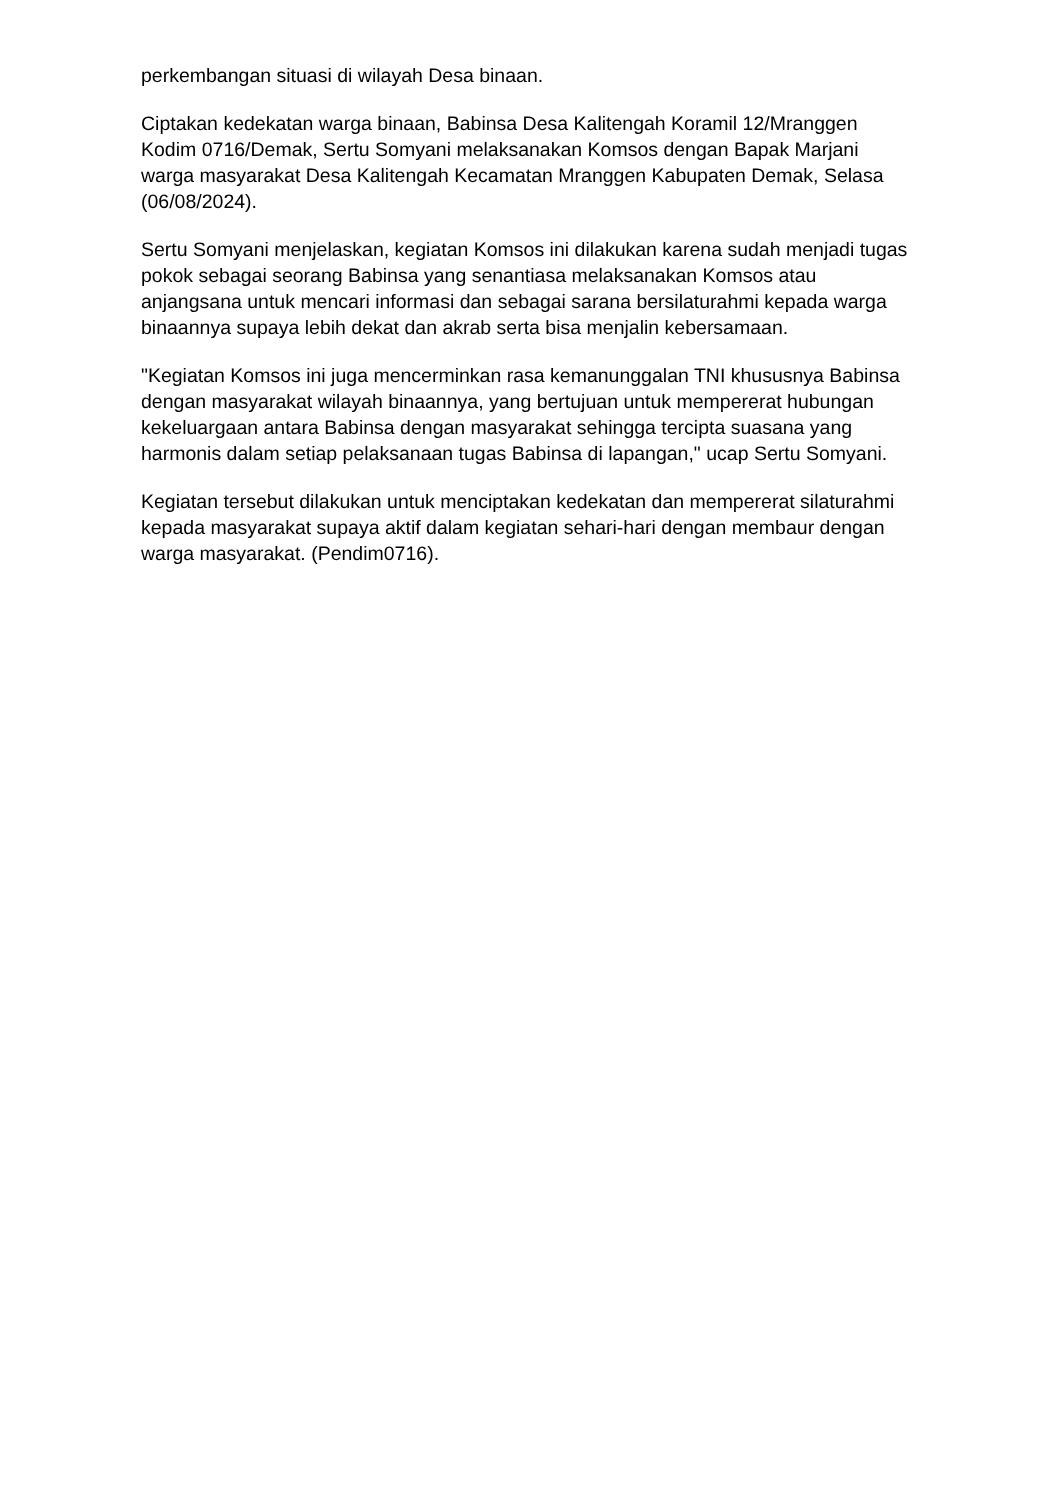perkembangan situasi di wilayah Desa binaan.
Ciptakan kedekatan warga binaan, Babinsa Desa Kalitengah Koramil 12/Mranggen Kodim 0716/Demak, Sertu Somyani melaksanakan Komsos dengan Bapak Marjani warga masyarakat Desa Kalitengah Kecamatan Mranggen Kabupaten Demak, Selasa (06/08/2024).
Sertu Somyani menjelaskan, kegiatan Komsos ini dilakukan karena sudah menjadi tugas pokok sebagai seorang Babinsa yang senantiasa melaksanakan Komsos atau anjangsana untuk mencari informasi dan sebagai sarana bersilaturahmi kepada warga binaannya supaya lebih dekat dan akrab serta bisa menjalin kebersamaan.
"Kegiatan Komsos ini juga mencerminkan rasa kemanunggalan TNI khususnya Babinsa dengan masyarakat wilayah binaannya, yang bertujuan untuk mempererat hubungan kekeluargaan antara Babinsa dengan masyarakat sehingga tercipta suasana yang harmonis dalam setiap pelaksanaan tugas Babinsa di lapangan," ucap Sertu Somyani.
Kegiatan tersebut dilakukan untuk menciptakan kedekatan dan mempererat silaturahmi kepada masyarakat supaya aktif dalam kegiatan sehari-hari dengan membaur dengan warga masyarakat. (Pendim0716).